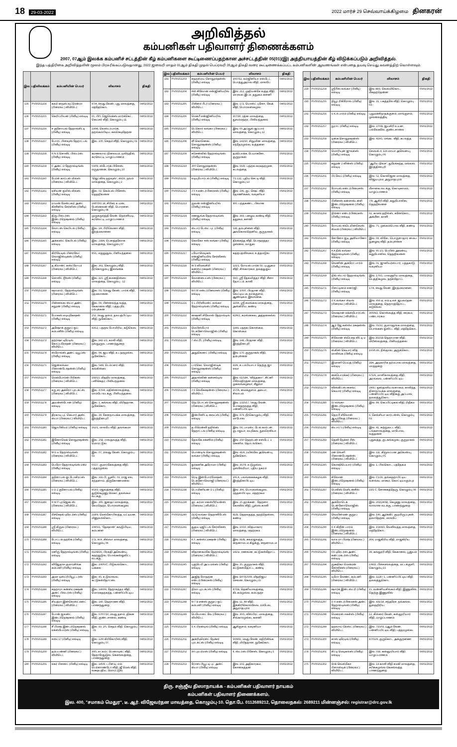18 29-03-2022
2022 மார்ச் 29 செவ்வாய்க்கிழமை தினகரன்
அறிவித்தல்
கம்பனிகள் பதிவாளர் திணைக்களம்
2007, 07ஆம் இலக்க கம்பனிச் சட்டத்தின் கீழ் கம்பனிகளை கூட்டிணைப்பதற்கான அச்சட்டத்தின் 05(01)(இ) அத்தியாயத்தின் கீழ் விடுக்கப்படும் அறிவித்தல்.
இந்த பத்திரிகை அறிவித்தலின் மூலம் பிரசுரிக்கப்படுவதானது, 2022 ஜனவரி மாதம் 01ஆம் திகதி முதல் பெப்ரவரி 28ஆம் திகதி வரை கூட்டிணைக்கப்பட்ட கம்பனிகளின் ஆவணங்கள் என்பதை தயவு செய்து கவனத்திற் கொள்ளவும்.
| இல | பதிவிலக்கம் | கம்பனியின் பெயர் | விலாசம் | திகதி |
| --- | --- | --- | --- | --- |
| 135 | PV00251154 | கலர் நைஸ் வுட்ரென்ரா (பிரைவட்) லிமிடெட் | 47/A, 8வது லேன், புது மாவத்தை, மத்தேகொட | 04/01/2022 |
| 136 | PV00251155 | கெரிப்பியன் (பிவீடி) எல்டிடி | 65, பி/5, ஜெமெக்ஸ் மார்க்கெட், கெய்சர் வீதி, கொழும்பு-11 | 04/01/2022 |
| 137 | PV00251156 | ஈ குளோபல் ஹோல்சிட்டி (பிவீடி) எல்டிடி | 23/98, வெஸ்டர்பார்க், ஹல்கம்பிடிய, கலகெடிஹேன | 04/01/2022 |
| 138 | PV00251157 | போர்ட் பிளவுஸ் ஹோட்டல் (பிவீடி) எல்டிடி | இல. 100, செதம் வீதி, கொழும்பு 01 | 04/01/2022 |
| 139 | PV00251158 | R N S சொலிட் பில்டர்ஸ் (பிவீடி) எல்டிடி | கரணவாய் நிலையம், நவிந்தில், கரவெட்டி, யாழ்ப்பாணம் | 04/01/2022 |
| 140 | PV00251159 | C அன்ட் D ஹோல்டிங்ஸ் (பிவீடி) எல்டிடி | 55/09, ஸ்டோர்க் பிளேஸ், மருதானை, கொழும்பு 10 | 04/01/2022 |
| 141 | PV00251160 | பேர்ள் கார்டன் மில்ஸ் (பிரைவட்) லிமிடெட் | "ஜெட்விங் ஹவுஸ்", 46/26, நவம் மாவத்தை, கொழும்பு 2 | 04/01/2022 |
| 142 | PV00251161 | ஏசியன் ஒயில் மில்ஸ் (பிவீடி) எல்டிடி | இல. 02, கெம்பல் பிளேஸ், தெஹிவளை | 04/01/2022 |
| 143 | PV00251162 | ராயன் மேன்பவர் அன்ட் கிளீனிங் சேர்விஸ் (பிவீடி) எல்டிடி | 1A/FO/U 14, சிரிசர உயன, பேஸ்லைன் வீதி, பொரளை, கொழும்பு 08 | 04/01/2022 |
| 144 | PV00251163 | திரு பில்டர்ஸ் இன்டர்நெஷனல் (பிவீடி) எல்டிடி | முருகமூர்த்தி லேன், நெல்லியடி, கரவெட்டி, யாழ்ப்பாணம் | 04/01/2022 |
| 145 | PV00251164 | லோடஸ் கெபிடல் (பிவீடி) எல்டிடி | இல. 1A, பிரிவெனா வீதி, இரத்மலானை | 04/01/2022 |
| 146 | PV00251165 | அக்வஸ்ட் கெபிடல் (பிவீடி) எல்டிடி | இல. 218A, பௌத்தலோக மாவத்தை, கொழும்பு 07 | 04/01/2022 |
| 147 | PV00251166 | கிரியேடிவ் பிரைவேட் லொஜிஸ்டிக்ஸ் (பிவீடி) எல்டிடி | 95/1, மகுலுதுவ, பிலியந்தலை | 04/01/2022 |
| 148 | PV00251167 | த கிரான்ட் கஸ்ட்ரோபர் (பிரைவட்) லிமிடெட் | இல. 361, கொழும்பு வீதி, நீர்கொழும்பு, இலங்கை | 04/01/2022 |
| 149 | PV00251168 | சொலிட் டூல்ஸ் (பிவீடி) எல்டிடி | இல. 115, ஸ்ரீ சுமனதிஸ்ஸ மாவத்தை, கொழும்பு - 12 | 04/01/2022 |
| 150 | PV00251169 | ஷாமார்ட் ஹோல்டிங்ஸ் (பிரைவட்) லிமிடெட் | இல. 03, 01வது லேன், பார்க் வீதி, ரத்மலானை. | 04/01/2022 |
| 151 | PV00251170 | பின்னவல ஸ்பா அன்ட் சலூன் (பிவீடி) எல்டிடி | இல. 09, பின்னலந்த வத்த, கேகாலை வீதி, பத்தபுரே, ரம்புக்கன | 04/01/2022 |
| 152 | PV00251171 | போகஸ் எடியுகேஷன் (பிவீடி) எல்டிடி | 252, 3வது தளம், தலபத்பிட்டிய வீதி, நுகேகொட | 04/01/2022 |
| 153 | PV00251172 | அஷோக் குறூப் ஒப் கம்பனீஸ் (பிவீடி) எல்டிடி | 43/12, பஹல போமிரிய, கடுவெல | 04/01/2022 |
| 154 | PV00251173 | ஹர்ஷா டிரேடிங் கோப்பரேஷன் (பிரைவட்) லிமிடெட் | இல. 842-1/1, காலி வீதி, நல்லுருவ, பாணந்துறை | 04/01/2022 |
| 155 | PV00251174 | ஸ்ரோவ்ஸ் அன்ட் டியூப்ஸ் (பிவீடி) எல்டிடி | இல. 94, ஜய வீதி, உடஹமுல்ல, நுகேகொட. | 04/01/2022 |
| 156 | PV00251175 | ஜென்லங்கா பினான்டேஷன்ஸ் (பிவீடி) எல்டிடி | இல. 54/8, டெம்ப்ளர் வீதி, கல்கிஸ்ஸ | 04/01/2022 |
| 157 | PV00251176 | மெல்போர்ன் பிரிக்ஸ் (பிரைவட்) லிமிடெட் | 193/13, மிஹிர மாவத்தை, பலிகெதர, பிலியந்தலை | 04/01/2022 |
| 158 | PV00251177 | சரு சர அக்ரோ புரடக்ட்ஸ் (பிரைவட்) லிமிடெட் | இல. 476/4, மதின்னாவத்தை, மாம்பே வடக்கு, பிலியந்தலை. | 04/01/2022 |
| 159 | PV00251178 | அயன்ஸ்டோன் (பிவீடி) எல்டிடி | இல. 1, கல்வல வீதி, மிரிஹான, நுகேகொட | 04/01/2022 |
| 160 | PV00251179 | தீரகாயு புட் கெயார் அன்ட் ஸ்பா (பிரைவட்) லிமிடெட் | இல. 39, சேனநாயக்க மாவத்தை, இரத்தினபுரி | 04/01/2022 |
| 161 | PV00251180 | ஜொபிகியர் (பிவீடி) எல்டிடி | 262/1, மாலபே வீதி, தலங்கமா | 04/01/2022 |
| 162 | PV00251181 | இனோமெக் சொலூஷன்ஸ் (பிவீடி) எல்டிடி | இல. 25B, ராவதவத்த வீதி, மொரட்டுவ | 04/01/2022 |
| 163 | PV00251182 | M S டீ ஹோல்டிங்ஸ் (பிரைவட்) லிமிடெட் | இல. 07, 16வது லேன், கொழும்பு - 03 | 04/01/2022 |
| 164 | PV00251183 | பெரோ ஹோல்டிங்ஸ் 1982 (பிவீடி) எல்டிடி | 65/27, குமாரகேவத்தை வீதி, பத்தரமுல்ல | 04/01/2022 |
| 165 | PV00251184 | குளோபல் ஓட்டோகிரப்ஸ் (பிரைவட்) லிமிடெட் | இல. 331 பி, யூனிட் 03, ராஜ எல, கந்தளாய், திருகோணமலை | 04/01/2022 |
| 166 | PV00251185 | U D Z குளோபல் (பிவீடி) எல்டிடி | 453/3, ரஜவத்தை வீதி, துடுகெமுனு மெகா, தலங்கம வடக்கு | 04/01/2022 |
| 167 | PV00251186 | R M P புரஜெக்ட்ஸ் (பிரைவட்) லிமிடெட் | இல. 305, ஜனதா மாவத்தை, வேரஹெர, பொரலஸ்கமுவ | 04/01/2022 |
| 168 | PV00251187 | ரிச்ஷெல் டிரேடர்ஸ் (பிவீடி) எல்டிடி | 214/9, மெல்கோபிவத்த, யட்டியன, மினுவங்கொட. | 04/01/2022 |
| 169 | PV00251188 | ஸ்ரீ கிருல (பிரைவட்) லிமிடெட் | 104/5/1, "தேஷான்" கவுடுபிடிய, கம்பளை | 04/01/2022 |
| 170 | PV00251189 | டோட்டல் ஹூக் (பிவீடி) எல்டிடி | 173, W.A. சில்வா மாவத்தை, கொழும்பு 06 | 04/01/2022 |
| 171 | PV00251191 | ரனிரு ஹோல்டிங்ஸ் (பிவீடி) எல்டிடி | 412/B/26, பிரகதி அவென்யு, கஹதுடுவ, பொல்கஸ்ஓவிட்ட வடக்கு | 04/01/2022 |
| 172 | PV00251192 | விஜேதாச குமாரசிங்க கம்பனி (பிவீடி) எல்டிடி | இல. 190/5/C, பிடுவல்கொட, யக்கல | 04/01/2022 |
| 173 | PV00251193 | அமா டிஸ்ட்ரிபியூட்டர்ஸ் (பிவீடி) எல்டிடி | இல. 45, உடுவாவல, கட்டுகஸ்தோட்டை | 04/01/2022 |
| 174 | PV00251194 | சஹாரா கன்ஸ்ட்ரக்ஷன் அன்ட் பில்டர்ஸ் (பிவீடி) எல்டிடி | இல. 1460/4, ஹோகந்தர வீதி, மொரகஹகந்த, பன்னிப்பிட்டிய | 04/01/2022 |
| 175 | PV00251196 | சியத்ரா இன்வெஸ்ட்மன்ட் (பிரைவட்) லிமிடெட் | இல. 140, ஹொரண வீதி, பாணந்துறை | 04/01/2022 |
| 176 | PV00251197 | போன் ஐலன்ட் இன்டர்நெஷனல் (பிவீடி) எல்டிடி | இல. 67/07/10, 2வது தளம், திகன வீதி, குண்டசாலை, கண்டி | 04/01/2022 |
| 177 | PV00251198 | சீ பிரஷ் இன்டர்நெஷனல் எக்ஸ்போர்ஸ் (பிவீடி) எல்டிடி | இல. 83, 2/5, செதம் வீதி, கொழும்பு - 01 | 04/01/2022 |
| 178 | PV00251199 | ஈஸ்ட்17 (பிவீடி) எல்டிடி | இல: 12/8 கிரிகோரிஸ் வீதி, கொழும்பு 07. | 04/01/2022 |
| 179 | PV00251200 | தம்பபன்னி (பிரைவட்) லிமிடெட் | 30/5, எட்வர்ட் பெனாடிக்ட் வீதி, ஹோரேதுடுவ, கெசல்வத்தை, பாணந்துறை | 04/01/2022 |
| 180 | PV00251201 | எகர் பிளனட் (பிவீடி) எல்டிடி | இல. 145/9, டபிள்யு. எம். பெர்னாண்டோ வீதி, ஜீ மெல் வீதி, லக்ஷபதிய, மொரட்டுவ | 04/01/2022 |
| இல | பதிவிலக்கம் | கம்பனியின் பெயர் | விலாசம் | திகதி |
| --- | --- | --- | --- | --- |
| 181 | PV00251203 | சஹஸ்ரய சொலூஷன்ஸ் (பிவீடி) எல்டிடி | 1067/11, வர்ஜினியா எஸ்டேட், பொத்துஅராவ வீதி, மாலபே | 04/01/2022 |
| 182 | PV00251204 | AMI சிலோன் என்ஜினியரிங் (பிவீடி) எல்டிடி | இல. 212, முதியன்சே வத்த வீதி, மாரவல இடம், தலுகம களனி | 04/01/2022 |
| 183 | PV00251205 | பிசினர் பீடர் (பிரைவட்) லிமிடெட் | இல. 172, பொஸ்ட் புளோ, லேக் வீதி, பொரலஸ்கமுவ | 04/01/2022 |
| 184 | PV00251206 | மெக்பீ என்ஜினியரிங் (பிவீடி) எல்டிடி | 207/28, ரத்ன மாவத்தை, துலம்மஹர, பிலியந்தலை | 04/01/2022 |
| 185 | PV00251207 | டெகொர் லங்கா (பிரைவட்) லிமிடெட் | இல. 05 அப்துல் ஜப்பார் மாவத்தை, கொழும்பு 12 | 04/01/2022 |
| 186 | PV00251208 | வீ-கொனெக்ட் சொலூஷன்ஸ் (பிவீடி) எல்டிடி | இல. 142/10, சிலுமின மாவத்தை, எந்தேரமுல்ல, வத்தளை | 04/01/2022 |
| 187 | PV00251209 | சசென்வில் ஹோல்டிங்ஸ் (பிவீடி) எல்டிடி | தம்பொக்க, பேயாகனே, குருநாகல் | 05/01/2022 |
| 188 | PV00251210 | JRT சொலூஷன்ஸ் (பிரைவட்) லிமிடெட் | இல. 66/D, பஹல கரகஹமுன, கடவத்தை | 05/01/2022 |
| 189 | PV00251211 | எடியுபோர்டல் (பிவீடி) எல்டிடி | 7/1 132, புதிய செட்டி வீதி, கொழும்பு 13 | 05/01/2022 |
| 190 | PV00251212 | J V A என்டர்பிரைசஸ் (பிவீடி) எல்டிடி | இல. 196, குட் ஷெட் வீதி, தோணிக்கல், வவுனியா | 05/01/2022 |
| 191 | PV00251213 | ருவன் என்ஜினியரிங் (பிவீடி) எல்டிடி | 300, பந்தகண்ட, பிலான | 05/01/2022 |
| 192 | PV00251214 | ரணதுங்க ஹோல்டிங்ஸ் (பிவீடி) எல்டிடி | இல. 393, பழைய கண்டி வீதி, தலுகம, களனி | 05/01/2022 |
| 193 | PV00251215 | ஸ்டார் டேஸ்ட் புட் (பிவீடி) எல்டிடி | 538, தம்புள்ளை வீதி, அலகொலதெனிய, குருநாகல் | 05/01/2022 |
| 194 | PV00251216 | கொகோ ஈஸ் லங்கா (பிவீடி) எல்டிடி | திரக்கந்த வீதி, பொஹத்தர முல்லை, வாதுவ | 05/01/2022 |
| 195 | PV00251217 | பயோமெடிகல் என்ஜினியரிங் சேர்விசஸ் (பிவீடி) எல்டிடி | கஹபத்விலகம, உத்தமடுவ | 05/01/2022 |
| 196 | PV00251218 | W S விமலசிரி கன்ஸ்ட்ரக்ஷன் (பிரைவட்) லிமிடெட் | 121/1, ரோயல் பார்க் 03, புபுதுகம வீதி, சிங்காரகம, தலத்துஓய | 05/01/2022 |
| 197 | PV00251219 | லோன்பைப்ஸ் (பிரைவட்) லிமிடெட் | 59/2, ஸ்ரீ தேவமித்தா வீதி, சீனா தோட்டம், காலி | 05/01/2022 |
| 198 | PV00251220 | M.F.M என்டர்பிரைசஸ் (பிவீடி) எல்டிடி | இல. 100/F, பிரதான வீதி, வெட்டிய மடவாக்குளம், ஆண்டிகம, இலங்கை. | 05/01/2022 |
| 199 | PV00251221 | S L பிரிலியன்ட் லங்கா ஹோல்டிங்ஸ் (பிவீடி) எல்டிடி | 110/A, ஸ்ரீ சுமங்கல மாவத்தை, அஸ்கிரிய, கண்டி | 05/01/2022 |
| 200 | PV00251222 | ஷைனி சிலோன் ஹோல்டிங் (பிவீடி) எல்டிடி | 42/A/2, கரஸ்னகல, அத்தனகல்ல | 05/01/2022 |
| 201 | PV00251223 | மெபிஸ்டோர் டெக்னோலொஜிஸ் (பிவீடி) எல்டிடி | 114/1 பஹல கொஸ்கம, கொஸ்கம | 05/01/2022 |
| 202 | PV00251224 | 7 ஸ்ட்ரீட் (பிவீடி) எல்டிடி | இல. 148, பிரதான வீதி, இரத்தினபுரி | 05/01/2022 |
| 203 | PV00251225 | அலுவெனட் (பிவீடி) எல்டிடி | இல. 170, குருநாகல் வீதி, தம்புள்ளை | 05/01/2022 |
| 204 | PV00251226 | டார்கெட் லொஜிஸ்டிக் சொலூஷன்ஸ் (பிவீடி) எல்டிடி | 43/A, உடம்பியாடா தெற்கு ஜா எலா | 05/01/2022 |
| 205 | PV00251227 | அதால்வின் கன்சல்டிங் (பிவீடி) எல்டிடி | இல. 61/18A, "விந்தனா", சிட்னி பிரேமதிரத்ன மாவத்தை, முகலங்கமுவா, சீதுவா | 05/01/2022 |
| 206 | PV00251228 | J S வெகேஷன்ஸ் (பிரைவட்) லிமிடெட் | 157/A, மைக்குளம், அலபா, சிலாபம். | 05/01/2022 |
| 207 | PV00251229 | நெட்டொட்ஸ் சொலூஷன்ஸ் (பிரைவட்) லிமிடெட் | இல. 1325/17, 5வது லேன், போகஹவத்த வீதி, பன்னிப்பிட்டிய | 05/01/2022 |
| 208 | PV00251230 | இன்பினிட்டி லைட்ஸ் (பிவீடி) எல்டிடி | இல. 879, நீர்கொழும்பு வீதி, மாபோல | 05/01/2022 |
| 209 | PV00251231 | த பிரென்லி ஹில்ஸ் ஹோட்டல் (பிவீடி) எல்டிடி | இல. 04, பாரஸ்ட் டேல் கார்டன், குடாஓயா, லபுகேல, நுவரெலியா. | 05/01/2022 |
| 210 | PV00251232 | தேவகே எக்ஸிம் (பிவீடி) எல்டிடி | இல. 250 ஹெர்பன் எஸ்டேட் 1 கெனிம, தொடங்கொட | 05/01/2022 |
| 211 | PV00251234 | பொன்டிங் சொலூஷன்ஸ் லங்கா (பிவீடி) எல்டிடி | இல. 41/4, ரயில்வே அவென்யு, நுகேகொட | 05/01/2022 |
| 212 | PV00251235 | ஓர்கனிக் அரோமா (பிவீடி) எல்டிடி | இல. 367/9, உடுமுல்ல, முல்லேரியா, புதிய நகரம் | 05/01/2022 |
| 213 | PV00251236 | ரெடி இன்போர்மேஷன் டெக்னோலொஜி (பிரைவட்) லிமிடெட் | 106 A, பலங்கைக்கழக வீதி, இரத்தினபிட்டிய | 05/01/2022 |
| 214 | PV00251238 | டொமினியன் S L (பிவீடி) எல்டிடி | இல. 306, பொரலஸ்கமுவ, ரத்தனபிட்டிய, மஹரகம | 05/01/2022 |
| 215 | PV00251239 | குட் கர்மா எக்ஸ்பீரியன்ஸ் (பிரைவட்) லிமிடெட் | இல. 25 குரக்கன் - ஹேனா கோவில் வீதி, பூஸ்ஸ காலி | 05/01/2022 |
| 216 | PV00251240 | ZEIQ லங்கா ஹொலிடேஸ் (பிவீடி) எல்டிடி | 91/D, ஹெலதத்த, ஹந்தெஸ்ஸ, கண்டி | 05/01/2022 |
| 217 | PV00251241 | துதய டிஜிட்டல் சேர்விசஸ் (பிரைவட்) லிமிடெட் | இல. 10/10, வித்யாகார மாவத்தை, மஹரகம | 05/01/2022 |
| 218 | PV00251243 | K.F. கன்ஸ்ட்ரக்ஷன் (பிவீடி) எல்டிடி | இல. 91/B, சுவரஜவத்த, நைனாமடம கிழக்கு, நைனாமடம | 05/01/2022 |
| 219 | PV00251244 | விதானகமகே ஹோல்டிங்ஸ் (பிரைவட்) லிமிடெட் | 141/டீ, ரணவன, கட்டுகஸ்தோட்ட | 05/01/2022 |
| 220 | PV00251245 | புஞ்பெரி அப்பரல்ஸ் (பிவீடி) எல்டிடி | இல. 35, குருநாகல் வீதி, கட்டுகஸ்தோட்ட, கண்டி | 05/01/2022 |
| 221 | PV00251246 | அஜித் ரோஹன என்டர்பிரைசஸ் (பிவீடி) எல்டிடி | இல. B/F01/U09, மிஹிஜய செவன, கொழும்பு 15 | 05/01/2022 |
| 222 | PV00251247 | நிமா புரடக்ட்ஸ் (பிவீடி) எல்டிடி | 87/2B, தெனியாவத்தை, கிடகம்முல்ல, கம்பஹா | 05/01/2022 |
| 223 | PV00251248 | M T B சன்ஸ் குறூப் ஒப் கம்பனி (பிவீடி) எல்டிடி | இல. 11, A9 வீதி, இக்கிரிகொல்லேவ, ரம்பேவ, அநுராதபுரம் | 05/01/2022 |
| 224 | PV00251249 | பெயோனட் வே (பிரைவட்) லிமிடெட் | இல. 30/1, வில்பிரட் மாவத்தை, சிங்காரமுல்ல, களனி | 05/01/2022 |
| 225 | PV00251250 | S K பிரன்டிங் (பிவீடி) எல்டிடி | ஆசிகுளம், வவுனியா | 05/01/2022 |
| 226 | PV00251251 | அக்ரிடிரென்ட் நேச்சர் புரடக்ட்ஸ் (பிவீடி) எல்டிடி | 50/40D, 1வது லேன், எதிரிசிங்க வீதி, மிரிஹான, நுகேகொட | 05/01/2022 |
| 227 | PV00251252 | 3H புரபர்டீஸ் (பிவீடி) எல்டிடி | 8, ஸ்டப்ஸ் பிளேஸ், கொழும்பு 5 | 05/01/2022 |
| 228 | PV00251253 | ரோஸ் பியூட்டி புட் அன்ட் ஸ்பா (பிவீடி) எல்டிடி | இல. 102, அதிகாரகம, கோனகத்தன | 05/01/2022 |
| இல | பதிவிலக்கம் | கம்பனியின் பெயர் | விலாசம் | திகதி |
| --- | --- | --- | --- | --- |
| 229 | PV00251254 | ஸ்ரீபீஸ் லங்கா (பிவீடி) எல்டிடி | இல 48/3, வெல்மிகொட, மீகஹதென்ன | 05/01/2022 |
| 230 | PV00251255 | நியூட்ரிகிரோவ் (பிவீடி) எல்டிடி | இல. 21, பகத்தலே வீதி, கொழும்பு - 03.- | 05/01/2022 |
| 231 | PV00251256 | U.K.A பார்ம் (பிவீடி) எல்டிடி | புலுமச்சிநாதக்குளம், மாங்குளம், முல்லைத்தீவு | 05/01/2022 |
| 232 | PV00251257 | நுராட் (பிவீடி) எல்டிடி | இல. 270/B, ஜயசிரி உயன, பல்லேகலே, குண்டசாலை | 05/01/2022 |
| 233 | PV00251258 | டின்சு சொலூஷன்ஸ் (பிரைவட்) லிமிடெட் | இல. 419/1, மங்கட வீதி, கடவத்த | 05/01/2022 |
| 234 | PV00251259 | மொரியுன் ஜுவல்ஸ் (பிவீடி) எல்டிடி | லெவல் 4, 124 மாயா அவென்யு, கொழும்பு 06 | 05/01/2022 |
| 235 | PV00251260 | சலூன் 2 வின்ஸ் (பிவீடி) எல்டிடி | "ஆரிய நிவச", துரேக்கந்த, மல்வல, இரத்தினபுரி | 05/01/2022 |
| 236 | PV00251261 | பிட்லேப் (பிவீடி) எல்டிடி | இல. 52, கொவிஜன மாவத்தை, விஜயபுரம, அநுராதபுரம் | 05/01/2022 |
| 237 | PV00251262 | ரோயல் என்டர்பிரைசஸ் (பிவீடி) எல்டிடி | மீசாலை வடக்கு, கொடிகாமம், யாழ்ப்பாணம் | 05/01/2022 |
| 238 | PV00251263 | பிசினஸ் கன்சால்டன்சி இன்டர்நெஷனல் (பிவீடி) எல்டிடி | 7/8, ஆசிரி வீதி, கலுபோவில, தெஹிவளை | 05/01/2022 |
| 239 | PV00251264 | நிம்னா என்டர்பிரைசஸ் (பிவீடி) எல்டிடி | 61, காசல் ஹில்ஸ், கனேகொட, அக்மீன, காலி | 05/01/2022 |
| 240 | PV00251265 | ரோயல் ஸ்டெயின்லெஸ் ஸ்டீல் (பிரைவட்) லிமிடெட் | இல. 75, முல்கம்பொல வீதி, கண்டி | 05/01/2022 |
| 241 | PV00251266 | சோனோ ஐடி அலியானோ (பிவீடி) எல்டிடி | இல. 08, விசேட பொருளாதார மைய நுழைவு வீதி, தம்புள்ளை | 05/01/2022 |
| 242 | PV00251267 | A A நிவ் லங்கா ஹோல்டிங்ஸ் (பிவீடி) எல்டிடி | இல. 95 1/2, பெரிஸ் அவன்யு, கலுபோவில, தெஹிவளை. | 05/01/2022 |
| 243 | PV00251268 | லெனின் அக்ரோ பார்ம் (பிவீடி) எல்டிடி | இல. 01, ஜுனியர்ஸ்டார், பத்தகாடு, வவுனியா | 05/01/2022 |
| 244 | PV00251269 | நிவ் ஸ்டார் ஹோல்டிங்ஸ் (பிவீடி) எல்டிடி | இல. 176/1, பாலசூரிய மாவத்தை, பெத்திகமுவ, ஹல்தோட்ட | 05/01/2022 |
| 245 | PV00251271 | பிளட்டினம் எனர்ஜி (பிவீடி) எல்டிடி | 17/4, 4வது லேன், இரத்மலானை. | 05/01/2022 |
| 246 | PV00251272 | U K லங்கா ஸ்டீல் (பிரைவட்) லிமிடெட் | இல. 456 ஏ, எம்.டி.எச். ஜயவர்தன மாவத்தை, ஹொரத்தோட்ட, கடுவெல | 05/01/2022 |
| 247 | PV00251273 | லெஷான் எக்ஸ்போர்ட்ஸ் (பிரைவட்) லிமிடெட் | 300/A/2, கொஸ்வத்த வீதி, ரைகம, பண்டாரகம | 05/01/2022 |
| 248 | PV00251274 | ஆர் ஜே கன்ஸ்ட்ரக்ஷன்ஸ் (பிவீடி) எல்டிடி | இல. 55/32, குமாரதுங்க மாவத்தை, பொல்கஸ் ஓவிட்ட வீதி, மத்தேகொட | 05/01/2022 |
| 249 | PV00251275 | சிலோன் ஸ்பெஷ லிட்டி டீ (பிரைவட்) லிமிடெட் | இல 302/1B ஹொரான வீதி, மிரிஸ்வத்தை, பிலியந்தலை | 05/01/2022 |
| 250 | PV00251276 | ஸ்கின் கெயார் வித் மாலிங்க (பிவீடி) எல்டிடி | 165/b,46, நிவ்தாவ, அருக்கொட. | 05/01/2022 |
| 251 | PV00251277 | இமானி பெய்த் (பிவீடி) எல்டிடி | 28A, அநகாரிக தர்மபால மாவத்தை, மாத்தறை | 06/01/2022 |
| 252 | PV00251278 | சைபொரக்கர் (பிரைவட்) லிமிடெட் | 671/A, மாளிகாவத்தை வீதி, அரங்வல, பன்னிப்பிட்டிய | 06/01/2022 |
| 253 | PV00251279 | விஸ்கிட்ஸ் சைல்ட் கெயார் (பிவீடி) எல்டிடி | 290U, ஒஸ்தாசிய வளாகம், சாலிந்த திசாநாயக்க மாவத்தை, பன்னிப்பிட்டிய வீதிக்கு அப்பால், தலவத்துகொட. | 06/01/2022 |
| 254 | PV00251280 | SJ லங்கா இன்டர்நெஷனல் (பிவீடி) எல்டிடி | இல. 89, கெப்பிட்டிகல வீதி, ரிதீகம | 06/01/2022 |
| 255 | PV00251281 | தெரபி சிலோன் ஆயுர்வேத (பிரைவட்) லிமிடெட் | 6, செல்சியா கார்டன்ஸ், கொழும்பு 03 | 06/01/2022 |
| 256 | PV00251282 | ஸ்டார் 5 (பிவீடி) எல்டிடி | இல. 41, சுற்றுவட்ட வீதி, பங்களாவத்தை, மாபோல, வத்தளை | 06/01/2022 |
| 257 | PV00251283 | தெலி நேச்சர் பீஸ் (பிரைவட்) லிமிடெட் | புதுவத்த, குடகல்கமுவ, குருநாகல் | 06/01/2022 |
| 258 | PV00251284 | ரன் வெளி பினான்டேஷன்ஸ் (பிரைவட்) லிமிடெட் | இல. 111, கிருலப்பன அவென்யு, கொழும்பு 05 | 06/01/2022 |
| 259 | PV00251285 | கொஷிபெயார் (பிவீடி) எல்டிடி | இல. 1, பிலகொட, பத்தேகம | 06/01/2022 |
| 260 | PV00251286 | சிலோன் இன்டர்நெஷனல் (பிவீடி) எல்டிடி | இல. C1/26, தல்கஹாபிட்டிய வளவ்வ, மாகூர, கொட்டியாகும்புர | 06/01/2022 |
| 261 | PV00251287 | பெலிஸ் ரெசிடன்சீஸ் (பிரைவட்) லிமிடெட் | 23/1 C, சோனகத்தெரு, கொழும்பு 06 | 06/01/2022 |
| 262 | PV00251288 | அக்ரோடெக் டென்னோலொஜிஸ் (பிவீடி) எல்டிடி | இல. 202(240B), கெமுனு மாவத்தை, வாலான வடக்கு, பாணந்துறை | 06/01/2022 |
| 263 | PV00251289 | வெயின்மன் குறூப் (பிவீடி) எல்டிடி | இல. 190, ஆர்க்கிட் குடியிருப்புகள், தலாஹேன, மாலபே | 06/01/2022 |
| 264 | PV00251290 | S K கிறீன் பார்ம் இன்டர்நெஷனல் (பிரைவட்) லிமிடெட் | இல. 154/4/3, வேலிவத்த மாவத்தை, மத்தேகொட | 06/01/2022 |
| 265 | PV00251291 | லாஉரா பிரஷ் (பிரைவட்) லிமிடெட் | 304, ராஜகிரிய வீதி, ராஜகிரிய | 06/01/2022 |
| 266 | PV00251292 | CS டிரேடர்ஸ் அன்ட் கன்ட்ரக்டர்ஸ் (பிவீடி) எல்டிடி | 39, கல்லூரி வீதி, கேகாலை, பூஜ்யம் | 06/01/2022 |
| 267 | PV00251294 | ருக்ஷிகா மெரைன் சேர்விசஸ் (பிரைவட்) லிமிடெட் | 1/46D, பிச்சமல்வத்தை, மட்டக்குளி, கொழும்பு 15 | 06/01/2022 |
| 268 | PV00251295 | யுரோ லேண்ட் கம்பனி (பிரைவட்) லிமிடெட் | இல. 1128 / 1, பன்னிப்பிட்டிய வீதி, தலவத்துகொட | 06/01/2022 |
| 269 | PV00251296 | ஷார்க் இன்டஸ்ட்ரி (பிவீடி) எல்டிடி | 15, வன்னியசிங்கம் வீதி, இணுவில், தெற்கு இணுவில் | 06/01/2022 |
| 270 | PV00251297 | S H என்டர்பிரைசஸ் அன்ட் ஹோல்டிங்ஸ் (பிவீடி) எல்டிடி | இல. 431/18, சந்தரேச, நங்கல்ல, துல்ஹிரிய. | 06/01/2022 |
| 271 | PV00251298 | மெரைன் ஈகள்ஸ் (பிவீடி) எல்டிடி | 12, கில்னர் லேன், கஸ்தூரியார் வீதி, யாழ்ப்பாணம். | 06/01/2022 |
| 272 | PV00251299 | ஹவாய் ரெஸ்ட் (பிரைவட்) லிமிடெட் | இல. 715/03, 1ஆம் லேன், பன்னிப்பிட்டிய வீதி, பத்தரமுல்ல. | 06/01/2022 |
| 273 | PV00251300 | சாஸ் டிரேடிங் (பிவீடி) எல்டிடி | 87/01/A, குருகொட, அக்குறணை | 06/01/2022 |
| 274 | PV00251301 | சிட்டி மெடிகல்ஸ் (பிவீடி) எல்டிடி | இல. 558, கஸ்தூரியார் வீதி, யாழ்ப்பாணம். | 06/01/2022 |
| 275 | PV00251302 | SHB வெஸ்கோ பிளாஸ்டிக் (பிரைவட்) லிமிடெட் | இல. 14 காலி வீதி சமகி மாவத்தை, சரிக்கமுல்ல கெசல்வத்த பாணந்துறை | 06/01/2022 |
திரு. சஞ்ஜீவ திஸாநாயக்க - கம்பனிகள் பதிவாளர் நாயகம்
கம்பனிகள் பதிவாளர் திணைக்களம்,
இல. 400, "சமாகம் மெதுர", டீ. ஆர். விஜேவர்தன மாவத்தை, கொழும்பு-10. தொ.பே. 0112689212, தொலைநகல்: 2689211 மின்னஞ்சல்: registrar@drc.gov.lk